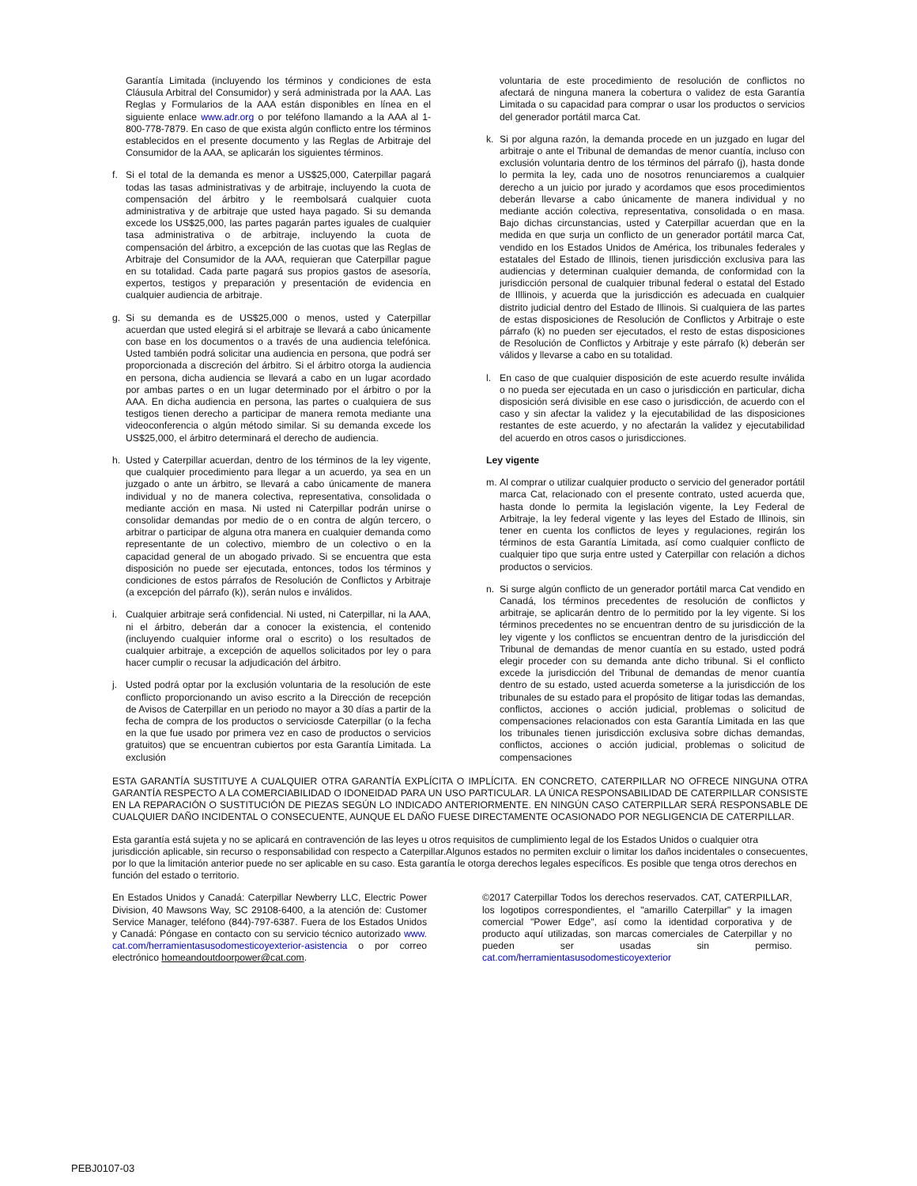Garantía Limitada (incluyendo los términos y condiciones de esta Cláusula Arbitral del Consumidor) y será administrada por la AAA. Las Reglas y Formularios de la AAA están disponibles en línea en el siguiente enlace www.adr.org o por teléfono llamando a la AAA al 1-800-778-7879. En caso de que exista algún conflicto entre los términos establecidos en el presente documento y las Reglas de Arbitraje del Consumidor de la AAA, se aplicarán los siguientes términos.
f. Si el total de la demanda es menor a US$25,000, Caterpillar pagará todas las tasas administrativas y de arbitraje, incluyendo la cuota de compensación del árbitro y le reembolsará cualquier cuota administrativa y de arbitraje que usted haya pagado. Si su demanda excede los US$25,000, las partes pagarán partes iguales de cualquier tasa administrativa o de arbitraje, incluyendo la cuota de compensación del árbitro, a excepción de las cuotas que las Reglas de Arbitraje del Consumidor de la AAA, requieran que Caterpillar pague en su totalidad. Cada parte pagará sus propios gastos de asesoría, expertos, testigos y preparación y presentación de evidencia en cualquier audiencia de arbitraje.
g. Si su demanda es de US$25,000 o menos, usted y Caterpillar acuerdan que usted elegirá si el arbitraje se llevará a cabo únicamente con base en los documentos o a través de una audiencia telefónica. Usted también podrá solicitar una audiencia en persona, que podrá ser proporcionada a discreción del árbitro. Si el árbitro otorga la audiencia en persona, dicha audiencia se llevará a cabo en un lugar acordado por ambas partes o en un lugar determinado por el árbitro o por la AAA. En dicha audiencia en persona, las partes o cualquiera de sus testigos tienen derecho a participar de manera remota mediante una videoconferencia o algún método similar. Si su demanda excede los US$25,000, el árbitro determinará el derecho de audiencia.
h. Usted y Caterpillar acuerdan, dentro de los términos de la ley vigente, que cualquier procedimiento para llegar a un acuerdo, ya sea en un juzgado o ante un árbitro, se llevará a cabo únicamente de manera individual y no de manera colectiva, representativa, consolidada o mediante acción en masa. Ni usted ni Caterpillar podrán unirse o consolidar demandas por medio de o en contra de algún tercero, o arbitrar o participar de alguna otra manera en cualquier demanda como representante de un colectivo, miembro de un colectivo o en la capacidad general de un abogado privado. Si se encuentra que esta disposición no puede ser ejecutada, entonces, todos los términos y condiciones de estos párrafos de Resolución de Conflictos y Arbitraje (a excepción del párrafo (k)), serán nulos e inválidos.
i. Cualquier arbitraje será confidencial. Ni usted, ni Caterpillar, ni la AAA, ni el árbitro, deberán dar a conocer la existencia, el contenido (incluyendo cualquier informe oral o escrito) o los resultados de cualquier arbitraje, a excepción de aquellos solicitados por ley o para hacer cumplir o recusar la adjudicación del árbitro.
j. Usted podrá optar por la exclusión voluntaria de la resolución de este conflicto proporcionando un aviso escrito a la Dirección de recepción de Avisos de Caterpillar en un periodo no mayor a 30 días a partir de la fecha de compra de los productos o serviciosde Caterpillar (o la fecha en la que fue usado por primera vez en caso de productos o servicios gratuitos) que se encuentran cubiertos por esta Garantía Limitada. La exclusión
voluntaria de este procedimiento de resolución de conflictos no afectará de ninguna manera la cobertura o validez de esta Garantía Limitada o su capacidad para comprar o usar los productos o servicios del generador portátil marca Cat.
k. Si por alguna razón, la demanda procede en un juzgado en lugar del arbitraje o ante el Tribunal de demandas de menor cuantía, incluso con exclusión voluntaria dentro de los términos del párrafo (j), hasta donde lo permita la ley, cada uno de nosotros renunciaremos a cualquier derecho a un juicio por jurado y acordamos que esos procedimientos deberán llevarse a cabo únicamente de manera individual y no mediante acción colectiva, representativa, consolidada o en masa. Bajo dichas circunstancias, usted y Caterpillar acuerdan que en la medida en que surja un conflicto de un generador portátil marca Cat, vendido en los Estados Unidos de América, los tribunales federales y estatales del Estado de Illinois, tienen jurisdicción exclusiva para las audiencias y determinan cualquier demanda, de conformidad con la jurisdicción personal de cualquier tribunal federal o estatal del Estado de Illlinois, y acuerda que la jurisdicción es adecuada en cualquier distrito judicial dentro del Estado de Illinois. Si cualquiera de las partes de estas disposiciones de Resolución de Conflictos y Arbitraje o este párrafo (k) no pueden ser ejecutados, el resto de estas disposiciones de Resolución de Conflictos y Arbitraje y este párrafo (k) deberán ser válidos y llevarse a cabo en su totalidad.
l. En caso de que cualquier disposición de este acuerdo resulte inválida o no pueda ser ejecutada en un caso o jurisdicción en particular, dicha disposición será divisible en ese caso o jurisdicción, de acuerdo con el caso y sin afectar la validez y la ejecutabilidad de las disposiciones restantes de este acuerdo, y no afectarán la validez y ejecutabilidad del acuerdo en otros casos o jurisdicciones.
Ley vigente
m. Al comprar o utilizar cualquier producto o servicio del generador portátil marca Cat, relacionado con el presente contrato, usted acuerda que, hasta donde lo permita la legislación vigente, la Ley Federal de Arbitraje, la ley federal vigente y las leyes del Estado de Illinois, sin tener en cuenta los conflictos de leyes y regulaciones, regirán los términos de esta Garantía Limitada, así como cualquier conflicto de cualquier tipo que surja entre usted y Caterpillar con relación a dichos productos o servicios.
n. Si surge algún conflicto de un generador portátil marca Cat vendido en Canadá, los términos precedentes de resolución de conflictos y arbitraje, se aplicarán dentro de lo permitido por la ley vigente. Si los términos precedentes no se encuentran dentro de su jurisdicción de la ley vigente y los conflictos se encuentran dentro de la jurisdicción del Tribunal de demandas de menor cuantía en su estado, usted podrá elegir proceder con su demanda ante dicho tribunal. Si el conflicto excede la jurisdicción del Tribunal de demandas de menor cuantía dentro de su estado, usted acuerda someterse a la jurisdicción de los tribunales de su estado para el propósito de litigar todas las demandas, conflictos, acciones o acción judicial, problemas o solicitud de compensaciones relacionados con esta Garantía Limitada en las que los tribunales tienen jurisdicción exclusiva sobre dichas demandas, conflictos, acciones o acción judicial, problemas o solicitud de compensaciones
ESTA GARANTÍA SUSTITUYE A CUALQUIER OTRA GARANTÍA EXPLÍCITA O IMPLÍCITA. EN CONCRETO, CATERPILLAR NO OFRECE NINGUNA OTRA GARANTÍA RESPECTO A LA COMERCIABILIDAD O IDONEIDAD PARA UN USO PARTICULAR. LA ÚNICA RESPONSABILIDAD DE CATERPILLAR CONSISTE EN LA REPARACIÓN O SUSTITUCIÓN DE PIEZAS SEGÚN LO INDICADO ANTERIORMENTE. EN NINGÚN CASO CATERPILLAR SERÁ RESPONSABLE DE CUALQUIER DAÑO INCIDENTAL O CONSECUENTE, AUNQUE EL DAÑO FUESE DIRECTAMENTE OCASIONADO POR NEGLIGENCIA DE CATERPILLAR.
Esta garantía está sujeta y no se aplicará en contravención de las leyes u otros requisitos de cumplimiento legal de los Estados Unidos o cualquier otra jurisdicción aplicable, sin recurso o responsabilidad con respecto a Caterpillar.Algunos estados no permiten excluir o limitar los daños incidentales o consecuentes, por lo que la limitación anterior puede no ser aplicable en su caso. Esta garantía le otorga derechos legales específicos. Es posible que tenga otros derechos en función del estado o territorio.
En Estados Unidos y Canadá: Caterpillar Newberry LLC, Electric Power Division, 40 Mawsons Way, SC 29108-6400, a la atención de: Customer Service Manager, teléfono (844)-797-6387. Fuera de los Estados Unidos y Canadá: Póngase en contacto con su servicio técnico autorizado www. cat.com/herramientasusodomesticoyexterior-asistencia o por correo electrónico homeandoutdoorpower@cat.com.
©2017 Caterpillar Todos los derechos reservados. CAT, CATERPILLAR, los logotipos correspondientes, el "amarillo Caterpillar" y la imagen comercial "Power Edge", así como la identidad corporativa y de producto aquí utilizadas, son marcas comerciales de Caterpillar y no pueden ser usadas sin permiso. cat.com/herramientasusodomesticoyexterior
PEBJ0107-03